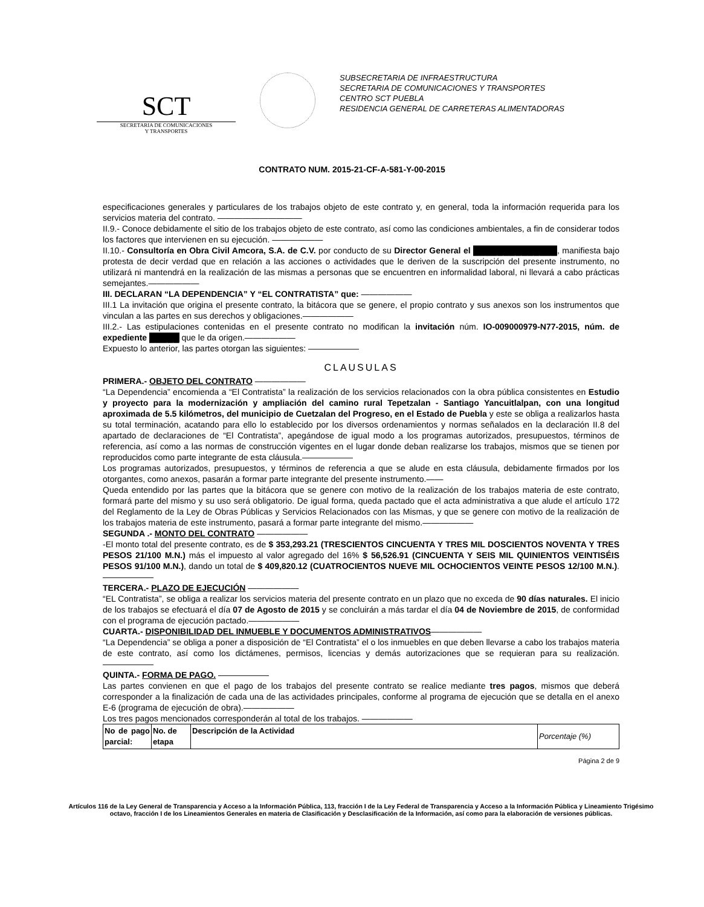SCT
SECRETARIA DE COMUNICACIONES
Y TRANSPORTES
SUBSECRETARIA DE INFRAESTRUCTURA
SECRETARIA DE COMUNICACIONES Y TRANSPORTES
CENTRO SCT PUEBLA
RESIDENCIA GENERAL DE CARRETERAS ALIMENTADORAS
CONTRATO NUM. 2015-21-CF-A-581-Y-00-2015
especificaciones generales y particulares de los trabajos objeto de este contrato y, en general, toda la información requerida para los servicios materia del contrato. ——————————
II.9.- Conoce debidamente el sitio de los trabajos objeto de este contrato, así como las condiciones ambientales, a fin de considerar todos los factores que intervienen en su ejecución. ——————
II.10.- Consultoría en Obra Civil Amcora, S.A. de C.V. por conducto de su Director General el ██████████████, manifiesta bajo protesta de decir verdad que en relación a las acciones o actividades que le deriven de la suscripción del presente instrumento, no utilizará ni mantendrá en la realización de las mismas a personas que se encuentren en informalidad laboral, ni llevará a cabo prácticas semejantes.——————
III. DECLARAN “LA DEPENDENCIA” Y “EL CONTRATISTA” que: ——————
III.1 La invitación que origina el presente contrato, la bitácora que se genere, el propio contrato y sus anexos son los instrumentos que vinculan a las partes en sus derechos y obligaciones.——————
III.2.- Las estipulaciones contenidas en el presente contrato no modifican la invitación núm. IO-009000979-N77-2015, núm. de expediente █████ que le da origen.——————
Expuesto lo anterior, las partes otorgan las siguientes: ——————
CLAUSULAS
PRIMERA.- OBJETO DEL CONTRATO ——————
“La Dependencia” encomienda a “El Contratista” la realización de los servicios relacionados con la obra pública consistentes en Estudio y proyecto para la modernización y ampliación del camino rural Tepetzalan - Santiago Yancuitlalpan, con una longitud aproximada de 5.5 kilómetros, del municipio de Cuetzalan del Progreso, en el Estado de Puebla y este se obliga a realizarlos hasta su total terminación, acatando para ello lo establecido por los diversos ordenamientos y normas señalados en la declaración II.8 del apartado de declaraciones de “El Contratista”, apegándose de igual modo a los programas autorizados, presupuestos, términos de referencia, así como a las normas de construcción vigentes en el lugar donde deban realizarse los trabajos, mismos que se tienen por reproducidos como parte integrante de esta cláusula.——————
Los programas autorizados, presupuestos, y términos de referencia a que se alude en esta cláusula, debidamente firmados por los otorgantes, como anexos, pasarán a formar parte integrante del presente instrumento.——
Queda entendido por las partes que la bitácora que se genere con motivo de la realización de los trabajos materia de este contrato, formará parte del mismo y su uso será obligatorio. De igual forma, queda pactado que el acta administrativa a que alude el artículo 172 del Reglamento de la Ley de Obras Públicas y Servicios Relacionados con las Mismas, y que se genere con motivo de la realización de los trabajos materia de este instrumento, pasará a formar parte integrante del mismo.——————
SEGUNDA .- MONTO DEL CONTRATO ——————
-El monto total del presente contrato, es de $ 353,293.21 (TRESCIENTOS CINCUENTA Y TRES MIL DOSCIENTOS NOVENTA Y TRES PESOS 21/100 M.N.) más el impuesto al valor agregado del 16% $ 56,526.91 (CINCUENTA Y SEIS MIL QUINIENTOS VEINTISÉIS PESOS 91/100 M.N.), dando un total de $ 409,820.12 (CUATROCIENTOS NUEVE MIL OCHOCIENTOS VEINTE PESOS 12/100 M.N.).——————
TERCERA.- PLAZO DE EJECUCIÓN ——————
“EL Contratista”, se obliga a realizar los servicios materia del presente contrato en un plazo que no exceda de 90 días naturales. El inicio de los trabajos se efectuará el día 07 de Agosto de 2015 y se concluirán a más tardar el día 04 de Noviembre de 2015, de conformidad con el programa de ejecución pactado.——————
CUARTA.- DISPONIBILIDAD DEL INMUEBLE Y DOCUMENTOS ADMINISTRATIVOS——————
“La Dependencia” se obliga a poner a disposición de “El Contratista” el o los inmuebles en que deben llevarse a cabo los trabajos materia de este contrato, así como los dictámenes, permisos, licencias y demás autorizaciones que se requieran para su realización. ——————
QUINTA.- FORMA DE PAGO. ——————
Las partes convienen en que el pago de los trabajos del presente contrato se realice mediante tres pagos, mismos que deberá corresponder a la finalización de cada una de las actividades principales, conforme al programa de ejecución que se detalla en el anexo E-6 (programa de ejecución de obra).——————
Los tres pagos mencionados corresponderán al total de los trabajos. ——————
| No de pago parcial: | No. de etapa | Descripción de la Actividad | Porcentaje (%) |
| --- | --- | --- | --- |
Página 2 de 9
Artículos 116 de la Ley General de Transparencia y Acceso a la Información Pública, 113, fracción I de la Ley Federal de Transparencia y Acceso a la Información Pública y Lineamiento Trigésimo octavo, fracción I de los Lineamientos Generales en materia de Clasificación y Desclasificación de la Información, así como para la elaboración de versiones públicas.